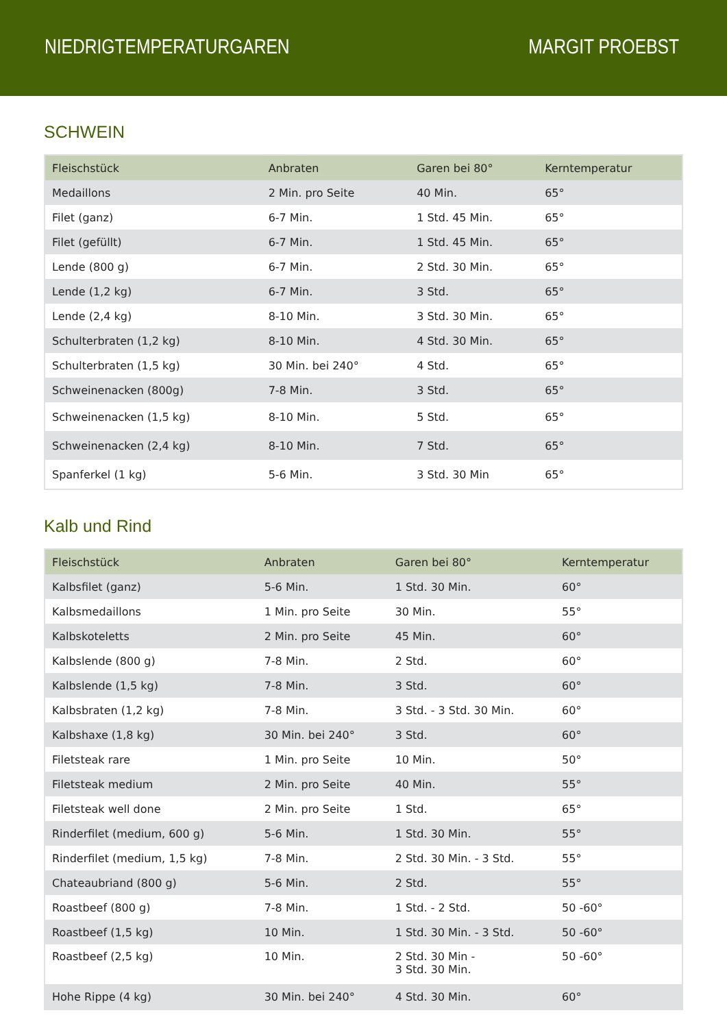NIEDRIGTEMPERATURGAREN MARGIT PROEBST
SCHWEIN
| Fleischstück | Anbraten | Garen bei 80° | Kerntemperatur |
| --- | --- | --- | --- |
| Medaillons | 2 Min. pro Seite | 40 Min. | 65° |
| Filet (ganz) | 6-7 Min. | 1 Std. 45 Min. | 65° |
| Filet (gefüllt) | 6-7 Min. | 1 Std. 45 Min. | 65° |
| Lende (800 g) | 6-7 Min. | 2 Std. 30 Min. | 65° |
| Lende (1,2 kg) | 6-7 Min. | 3 Std. | 65° |
| Lende (2,4 kg) | 8-10 Min. | 3 Std. 30 Min. | 65° |
| Schulterbraten (1,2 kg) | 8-10 Min. | 4 Std. 30 Min. | 65° |
| Schulterbraten (1,5 kg) | 30 Min. bei 240° | 4 Std. | 65° |
| Schweinenacken (800g) | 7-8 Min. | 3 Std. | 65° |
| Schweinenacken (1,5 kg) | 8-10 Min. | 5 Std. | 65° |
| Schweinenacken (2,4 kg) | 8-10 Min. | 7 Std. | 65° |
| Spanferkel (1 kg) | 5-6 Min. | 3 Std. 30 Min | 65° |
Kalb und Rind
| Fleischstück | Anbraten | Garen bei 80° | Kerntemperatur |
| --- | --- | --- | --- |
| Kalbsfilet (ganz) | 5-6 Min. | 1 Std. 30 Min. | 60° |
| Kalbsmedaillons | 1 Min. pro Seite | 30 Min. | 55° |
| Kalbskoteletts | 2 Min. pro Seite | 45 Min. | 60° |
| Kalbslende (800 g) | 7-8 Min. | 2 Std. | 60° |
| Kalbslende (1,5 kg) | 7-8 Min. | 3 Std. | 60° |
| Kalbsbraten (1,2 kg) | 7-8 Min. | 3 Std. - 3 Std. 30 Min. | 60° |
| Kalbshaxe (1,8 kg) | 30 Min. bei 240° | 3 Std. | 60° |
| Filetsteak rare | 1 Min. pro Seite | 10 Min. | 50° |
| Filetsteak medium | 2 Min. pro Seite | 40 Min. | 55° |
| Filetsteak well done | 2 Min. pro Seite | 1 Std. | 65° |
| Rinderfilet (medium, 600 g) | 5-6 Min. | 1 Std. 30 Min. | 55° |
| Rinderfilet (medium, 1,5 kg) | 7-8 Min. | 2 Std. 30 Min. - 3 Std. | 55° |
| Chateaubriand (800 g) | 5-6 Min. | 2 Std. | 55° |
| Roastbeef (800 g) | 7-8 Min. | 1 Std. - 2 Std. | 50 -60° |
| Roastbeef (1,5 kg) | 10 Min. | 1 Std. 30 Min. - 3 Std. | 50 -60° |
| Roastbeef (2,5 kg) | 10 Min. | 2 Std. 30 Min - 3 Std. 30 Min. | 50 -60° |
| Hohe Rippe (4 kg) | 30 Min. bei 240° | 4 Std. 30 Min. | 60° |